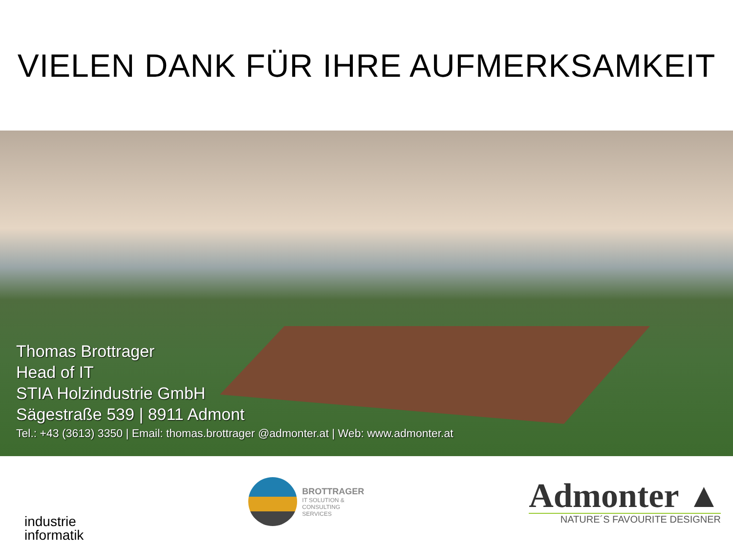VIELEN DANK FÜR IHRE AUFMERKSAMKEIT
Thomas Brottrager
Head of IT
STIA Holzindustrie GmbH
Sägestraße 539 | 8911 Admont
Tel.: +43 (3613) 3350 | Email: thomas.brottrager @admonter.at | Web: www.admonter.at
industrie
informatik
BROTTRAGER
IT SOLUTION &
CONSULTING
SERVICES
Admonter ▲
NATURE´S FAVOURITE DESIGNER